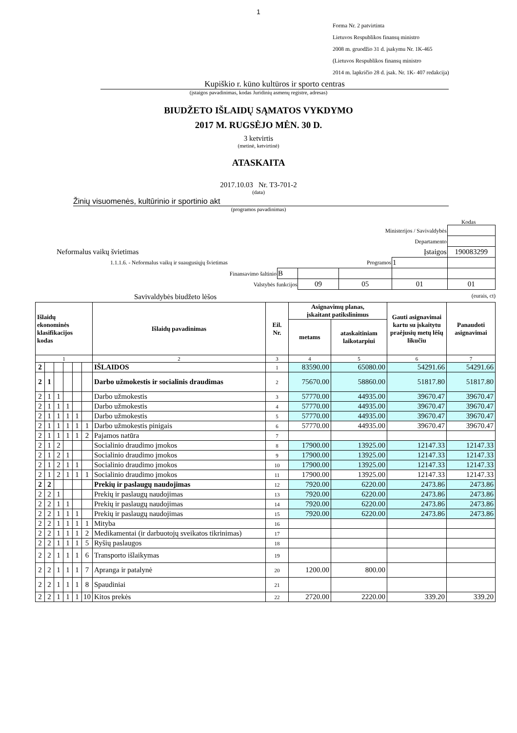1
Forma Nr. 2 patvirtinta
Lietuvos Respublikos finansų ministro
2008 m. gruodžio 31 d. įsakymu Nr. 1K-465
(Lietuvos Respublikos finansų ministro
2014 m. lapkričio 28 d. įsak. Nr. 1K- 407 redakcija)
Kupiškio r. kūno kultūros ir sporto centras
(įstaigos pavadinimas, kodas Juridinių asmenų registre, adresas)
BIUDŽETO IŠLAIDŲ SĄMATOS VYKDYMO
2017 M. RUGSĖJO MĖN. 30 D.
3 ketvirtis
(metinė, ketvirtinė)
ATASKAITA
2017.10.03 Nr. T3-701-2
(data)
Žinių visuomenės, kultūrinio ir sportinio akt
(programos pavadinimas)
Kodas
| Ministerijos / Savivaldybės | | | | | |
| Departamento | | | | | |
| Neformalus vaikų švietimas Įstaigos | | | | | 190083299 |
| 1.1.1.6. - Neformalus vaikų ir suaugusiųjų švietimas Programos | | | | 1 | |
| Finansavimo šaltinio | B | | | | |
| Valstybės funkcijos | | 09 | 05 | 01 | 01 |
Savivaldybės biudžeto lėšos (eurais, ct)
| Išlaidų ekonominės klasifikacijos kodas | | | | | | Išlaidų pavadinimas | Eil. Nr. | Asignavimų planas, įskaitant patikslinimus | | Gauti asignavimai kartu su įskaitytu praėjusių metų lėšų likučiu | Panaudoti asignavimai |
| --- | --- | --- | --- | --- | --- | --- | --- | --- | --- | --- | --- |
| | | | | | | | | metams | ataskaitiniam laikotarpiui | | |
| 1 | | | | | | 2 | 3 | 4 | 5 | 6 | 7 |
| 2 | | | | | | IŠLAIDOS | 1 | 83590.00 | 65080.00 | 54291.66 | 54291.66 |
| 2 | 1 | | | | | Darbo užmokestis ir socialinis draudimas | 2 | 75670.00 | 58860.00 | 51817.80 | 51817.80 |
| 2 | 1 | 1 | | | | Darbo užmokestis | 3 | 57770.00 | 44935.00 | 39670.47 | 39670.47 |
| 2 | 1 | 1 | 1 | | | Darbo užmokestis | 4 | 57770.00 | 44935.00 | 39670.47 | 39670.47 |
| 2 | 1 | 1 | 1 | 1 | | Darbo užmokestis | 5 | 57770.00 | 44935.00 | 39670.47 | 39670.47 |
| 2 | 1 | 1 | 1 | 1 | 1 | Darbo užmokestis pinigais | 6 | 57770.00 | 44935.00 | 39670.47 | 39670.47 |
| 2 | 1 | 1 | 1 | 1 | 2 | Pajamos natūra | 7 | | | | |
| 2 | 1 | 2 | | | | Socialinio draudimo įmokos | 8 | 17900.00 | 13925.00 | 12147.33 | 12147.33 |
| 2 | 1 | 2 | 1 | | | Socialinio draudimo įmokos | 9 | 17900.00 | 13925.00 | 12147.33 | 12147.33 |
| 2 | 1 | 2 | 1 | 1 | | Socialinio draudimo įmokos | 10 | 17900.00 | 13925.00 | 12147.33 | 12147.33 |
| 2 | 1 | 2 | 1 | 1 | 1 | Socialinio draudimo įmokos | 11 | 17900.00 | 13925.00 | 12147.33 | 12147.33 |
| 2 | 2 | | | | | Prekių ir paslaugų naudojimas | 12 | 7920.00 | 6220.00 | 2473.86 | 2473.86 |
| 2 | 2 | 1 | | | | Prekių ir paslaugų naudojimas | 13 | 7920.00 | 6220.00 | 2473.86 | 2473.86 |
| 2 | 2 | 1 | 1 | | | Prekių ir paslaugų naudojimas | 14 | 7920.00 | 6220.00 | 2473.86 | 2473.86 |
| 2 | 2 | 1 | 1 | 1 | | Prekių ir paslaugų naudojimas | 15 | 7920.00 | 6220.00 | 2473.86 | 2473.86 |
| 2 | 2 | 1 | 1 | 1 | 1 | Mityba | 16 | | | | |
| 2 | 2 | 1 | 1 | 1 | 2 | Medikamentai (ir darbuotojų sveikatos tikrinimas) | 17 | | | | |
| 2 | 2 | 1 | 1 | 1 | 5 | Ryšių paslaugos | 18 | | | | |
| 2 | 2 | 1 | 1 | 1 | 6 | Transporto išlaikymas | 19 | | | | |
| 2 | 2 | 1 | 1 | 1 | 7 | Apranga ir patalynė | 20 | 1200.00 | 800.00 | | |
| 2 | 2 | 1 | 1 | 1 | 8 | Spaudiniai | 21 | | | | |
| 2 | 2 | 1 | 1 | 1 | 10 | Kitos prekės | 22 | 2720.00 | 2220.00 | 339.20 | 339.20 |